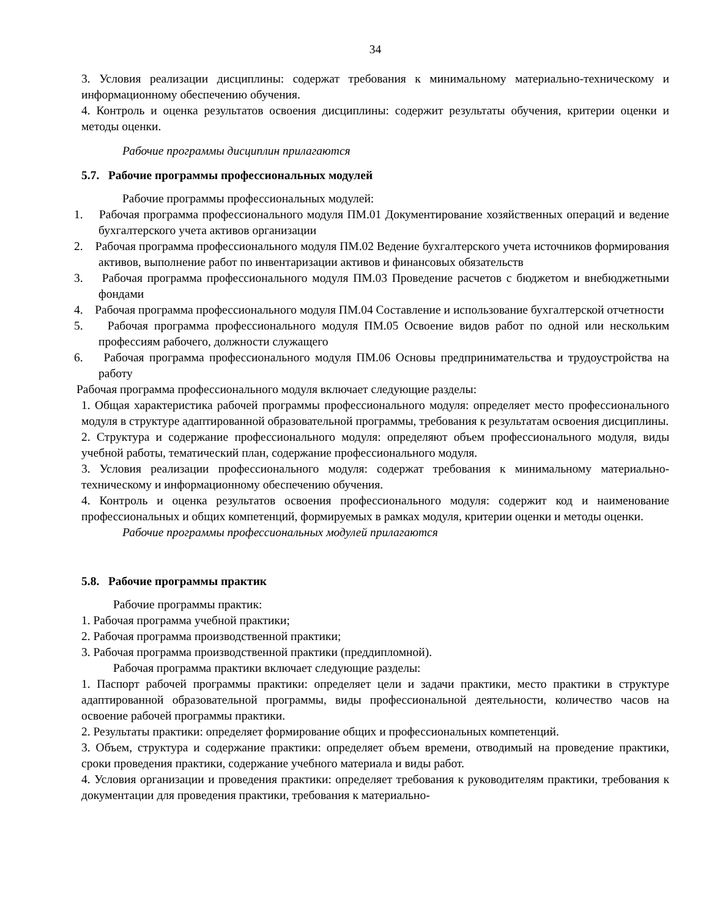34
3. Условия реализации дисциплины: содержат требования к минимальному материально-техническому и информационному обеспечению обучения.
4. Контроль и оценка результатов освоения дисциплины: содержит результаты обучения, критерии оценки и методы оценки.
Рабочие программы дисциплин прилагаются
5.7. Рабочие программы профессиональных модулей
Рабочие программы профессиональных модулей:
1. Рабочая программа профессионального модуля ПМ.01 Документирование хозяйственных операций и ведение бухгалтерского учета активов организации
2. Рабочая программа профессионального модуля ПМ.02 Ведение бухгалтерского учета источников формирования активов, выполнение работ по инвентаризации активов и финансовых обязательств
3. Рабочая программа профессионального модуля ПМ.03 Проведение расчетов с бюджетом и внебюджетными фондами
4. Рабочая программа профессионального модуля ПМ.04 Составление и использование бухгалтерской отчетности
5. Рабочая программа профессионального модуля ПМ.05 Освоение видов работ по одной или нескольким профессиям рабочего, должности служащего
6. Рабочая программа профессионального модуля ПМ.06 Основы предпринимательства и трудоустройства на работу
Рабочая программа профессионального модуля включает следующие разделы:
1. Общая характеристика рабочей программы профессионального модуля: определяет место профессионального модуля в структуре адаптированной образовательной программы, требования к результатам освоения дисциплины.
2. Структура и содержание профессионального модуля: определяют объем профессионального модуля, виды учебной работы, тематический план, содержание профессионального модуля.
3. Условия реализации профессионального модуля: содержат требования к минимальному материально-техническому и информационному обеспечению обучения.
4. Контроль и оценка результатов освоения профессионального модуля: содержит код и наименование профессиональных и общих компетенций, формируемых в рамках модуля, критерии оценки и методы оценки.
Рабочие программы профессиональных модулей прилагаются
5.8. Рабочие программы практик
Рабочие программы практик:
1. Рабочая программа учебной практики;
2. Рабочая программа производственной практики;
3. Рабочая программа производственной практики (преддипломной).
Рабочая программа практики включает следующие разделы:
1. Паспорт рабочей программы практики: определяет цели и задачи практики, место практики в структуре адаптированной образовательной программы, виды профессиональной деятельности, количество часов на освоение рабочей программы практики.
2. Результаты практики: определяет формирование общих и профессиональных компетенций.
3. Объем, структура и содержание практики: определяет объем времени, отводимый на проведение практики, сроки проведения практики, содержание учебного материала и виды работ.
4. Условия организации и проведения практики: определяет требования к руководителям практики, требования к документации для проведения практики, требования к материально-